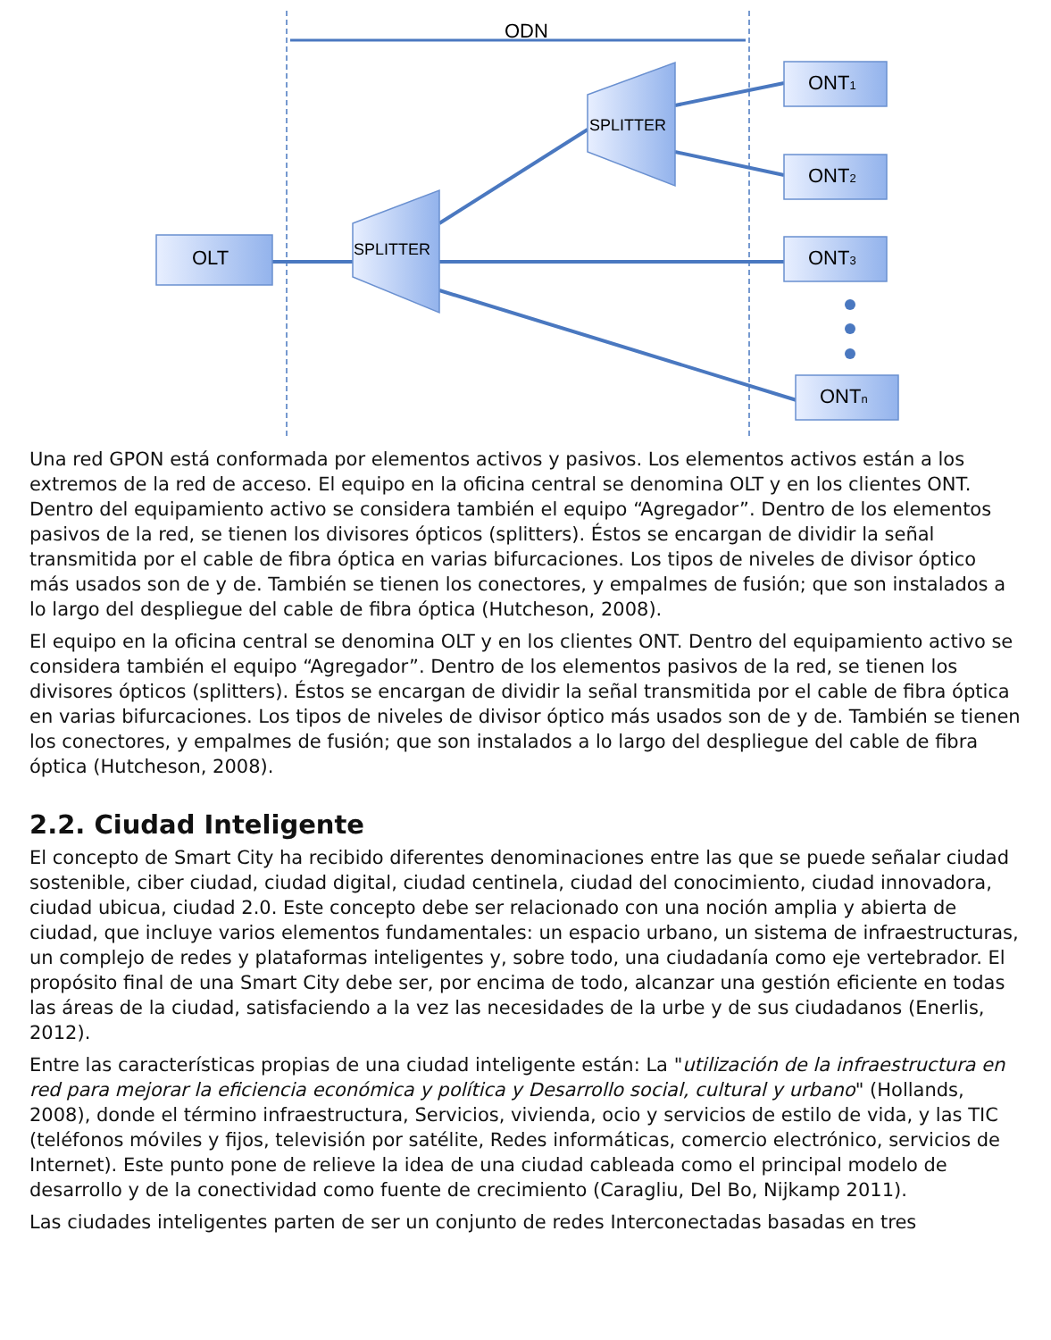ODN
OLT
SPLITTER
SPLITTER
ONT1
ONT2
ONT3
ONTn
Una red GPON está conformada por elementos activos y pasivos. Los elementos activos están a los extremos de la red de acceso. El equipo en la oficina central se denomina OLT y en los clientes ONT. Dentro del equipamiento activo se considera también el equipo “Agregador”. Dentro de los elementos pasivos de la red, se tienen los divisores ópticos (splitters). Éstos se encargan de dividir la señal transmitida por el cable de fibra óptica en varias bifurcaciones. Los tipos de niveles de divisor óptico más usados son de y de. También se tienen los conectores, y empalmes de fusión; que son instalados a lo largo del despliegue del cable de fibra óptica (Hutcheson, 2008).
El equipo en la oficina central se denomina OLT y en los clientes ONT. Dentro del equipamiento activo se considera también el equipo “Agregador”. Dentro de los elementos pasivos de la red, se tienen los divisores ópticos (splitters). Éstos se encargan de dividir la señal transmitida por el cable de fibra óptica en varias bifurcaciones. Los tipos de niveles de divisor óptico más usados son de y de. También se tienen los conectores, y empalmes de fusión; que son instalados a lo largo del despliegue del cable de fibra óptica (Hutcheson, 2008).
2.2. Ciudad Inteligente
El concepto de Smart City ha recibido diferentes denominaciones entre las que se puede señalar ciudad sostenible, ciber ciudad, ciudad digital, ciudad centinela, ciudad del conocimiento, ciudad innovadora, ciudad ubicua, ciudad 2.0. Este concepto debe ser relacionado con una noción amplia y abierta de ciudad, que incluye varios elementos fundamentales: un espacio urbano, un sistema de infraestructuras, un complejo de redes y plataformas inteligentes y, sobre todo, una ciudadanía como eje vertebrador. El propósito final de una Smart City debe ser, por encima de todo, alcanzar una gestión eficiente en todas las áreas de la ciudad, satisfaciendo a la vez las necesidades de la urbe y de sus ciudadanos (Enerlis, 2012).
Entre las características propias de una ciudad inteligente están: La "utilización de la infraestructura en red para mejorar la eficiencia económica y política y Desarrollo social, cultural y urbano" (Hollands, 2008), donde el término infraestructura, Servicios, vivienda, ocio y servicios de estilo de vida, y las TIC (teléfonos móviles y fijos, televisión por satélite, Redes informáticas, comercio electrónico, servicios de Internet). Este punto pone de relieve la idea de una ciudad cableada como el principal modelo de desarrollo y de la conectividad como fuente de crecimiento (Caragliu, Del Bo, Nijkamp 2011).
Las ciudades inteligentes parten de ser un conjunto de redes Interconectadas basadas en tres